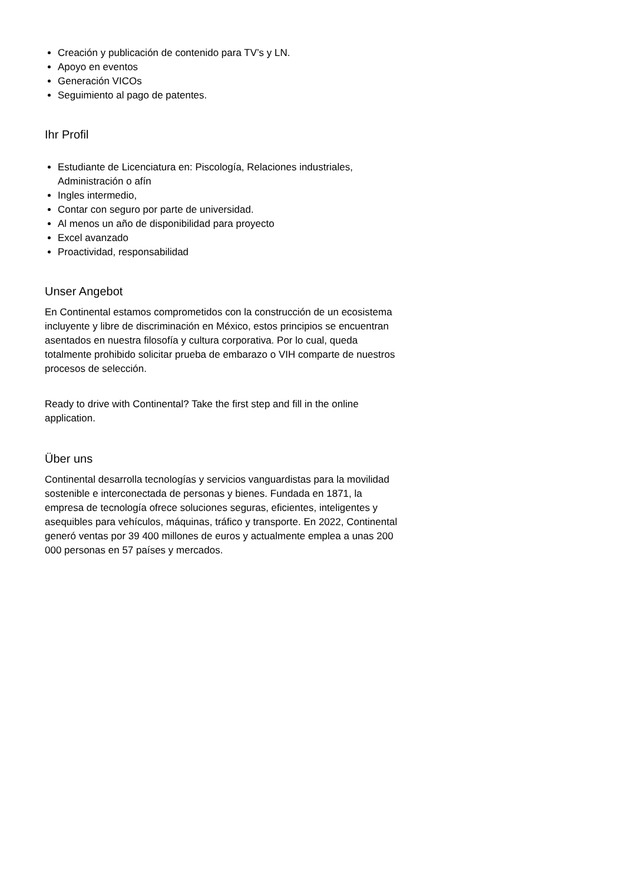Creación y publicación de contenido para TV’s y LN.
Apoyo en eventos
Generación VICOs
Seguimiento al pago de patentes.
Ihr Profil
Estudiante de Licenciatura en: Piscología, Relaciones industriales, Administración o afín
Ingles intermedio,
Contar con seguro por parte de universidad.
Al menos un año de disponibilidad para proyecto
Excel avanzado
Proactividad, responsabilidad
Unser Angebot
En Continental estamos comprometidos con la construcción de un ecosistema incluyente y libre de discriminación en México, estos principios se encuentran asentados en nuestra filosofía y cultura corporativa. Por lo cual, queda totalmente prohibido solicitar prueba de embarazo o VIH comparte de nuestros procesos de selección.
Ready to drive with Continental? Take the first step and fill in the online application.
Über uns
Continental desarrolla tecnologías y servicios vanguardistas para la movilidad sostenible e interconectada de personas y bienes. Fundada en 1871, la empresa de tecnología ofrece soluciones seguras, eficientes, inteligentes y asequibles para vehículos, máquinas, tráfico y transporte. En 2022, Continental generó ventas por 39 400 millones de euros y actualmente emplea a unas 200 000 personas en 57 países y mercados.